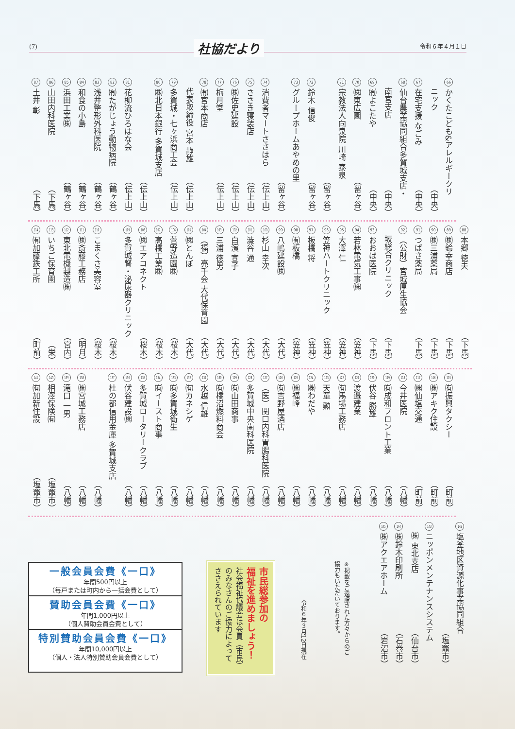(7) 社協だより 令和６年４月１日
66 かくたこども&アレルギークリ
ニック （中央）
67 在宅支援 なごみ （中央）
68 仙台農業協同組合多賀城支店・
南宮支店 （中央）
69 ㈲よこたや （中央）
70 ㈱東広園 （留ヶ谷）
71 宗教法人向泉院 川崎 泰泉
（留ヶ谷）
72 鈴木 信俊 （留ヶ谷）
73 グループホームあやめの里
（留ヶ谷）
74 消費者マートささはら （伝上山）
75 ささき寝装店 （伝上山）
76 ㈱佐史建設 （伝上山）
77 梅月堂 （伝上山）
78 ㈲宮本商店
代表取締役 宮本 静雄 （伝上山）
79 多賀城・七ヶ浜商工会 （伝上山）
80 ㈱北日本銀行 多賀城支店
（伝上山）
81 花柳流ひろはな会 （伝上山）
82 ㈲たがじょう動物病院 （鶴ヶ谷）
83 浅井整形外科医院 （鶴ヶ谷）
84 和食の小島 （鶴ヶ谷）
85 浜田工業㈱ （鶴ヶ谷）
86 山田内科医院 （下馬）
87 土井 彰 （下馬）
88 本郷 徳夫 （下馬）
89 ㈱鈴幸商店 （下馬）
90 ㈱三浦薬局 （下馬）
91 つばさ薬局 （下馬）
92 （公財）宮城厚生協会
坂総合クリニック （下馬）
93 おおば医院 （下馬）
94 若林電気工事㈱ （笠神）
95 大澤 仁 （笠神）
96 笠神ハートクリニック （笠神）
97 板橋 将 （笠神）
98 ㈲板橋 （笠神）
99 八嶋建設㈱ （大代）
100 杉山 幸次 （大代）
101 澁谷 通 （大代）
102 白濱 宣子 （大代）
103 三浦 徳男 （大代）
104 （福）亮千会 大代保育園 （大代）
105 ㈱とんぼ （大代）
106 菅野造園㈱ （桜木）
107 高橋工業㈱ （桜木）
108 ㈱エアコネクト （桜木）
109 多賀城腎・泌尿器クリニック
（桜木）
110 こまくさ美容室 （桜木）
111 ㈱斎藤工務店 （明月）
112 東北電機製造㈱ （宮内）
113 いちご保育園 （栄）
114 ㈲加藤鉄工所 （町前）
115 ㈲振興タクシー （町前）
116 ㈱アキク住設 （町前）
117 ㈱仙塩交通 （町前）
118 今井医院 （八幡）
119 ㈲成和フロント工業 （八幡）
120 伏谷 勝雄 （八幡）
121 渡邉建業 （八幡）
122 ㈲馬場工務店 （八幡）
123 天童 勲 （八幡）
124 ㈱わだや （八幡）
125 ㈱福峰 （八幡）
126 ㈲吉野屋酒店 （八幡）
127 （医）関口内科胃腸科医院 （八幡）
128 多賀城中央歯科医院 （八幡）
129 ㈲山田商事 （八幡）
130 ㈲橋沼燃料商会 （八幡）
131 水越 信雄 （八幡）
132 ㈲カネシゲ （八幡）
133 ㈲多賀城衛生 （八幡）
134 ㈲イースト商事 （八幡）
135 多賀城ロータリークラブ （八幡）
136 伏谷建設㈱ （八幡）
137 杜の都信用金庫 多賀城支店
（八幡）
138 ㈱宮城工務店 （八幡）
139 滝口 一男 （八幡）
140 相澤保険㈲ （塩竈市）
141 ㈲加新住設 （塩竈市）
142 塩釜地区資源化事業協同組合
（塩竈市）
143 ニッポンメンテナンスシステム
㈱ 東北支店 （仙台市）
144 ㈱鈴木印刷所 （石巻市）
145 ㈱アクエアホーム （岩沼市）
※掲載をご遠慮された方々からのご
協力もいただいております。
令和６年３月12日現在
市民総参加の
福祉を進めましょう！
社会福祉協議会は会員（市民）
のみなさんのご協力によって
ささえられています
一般会員会費《一口》
年間500円以上
（毎戸または町内から一括会費として）
賛助会員会費《一口》
年間1,000円以上
（個人賛助会員会費として）
特別賛助会員会費《一口》
年間10,000円以上
（個人・法人特別賛助会員会費として）